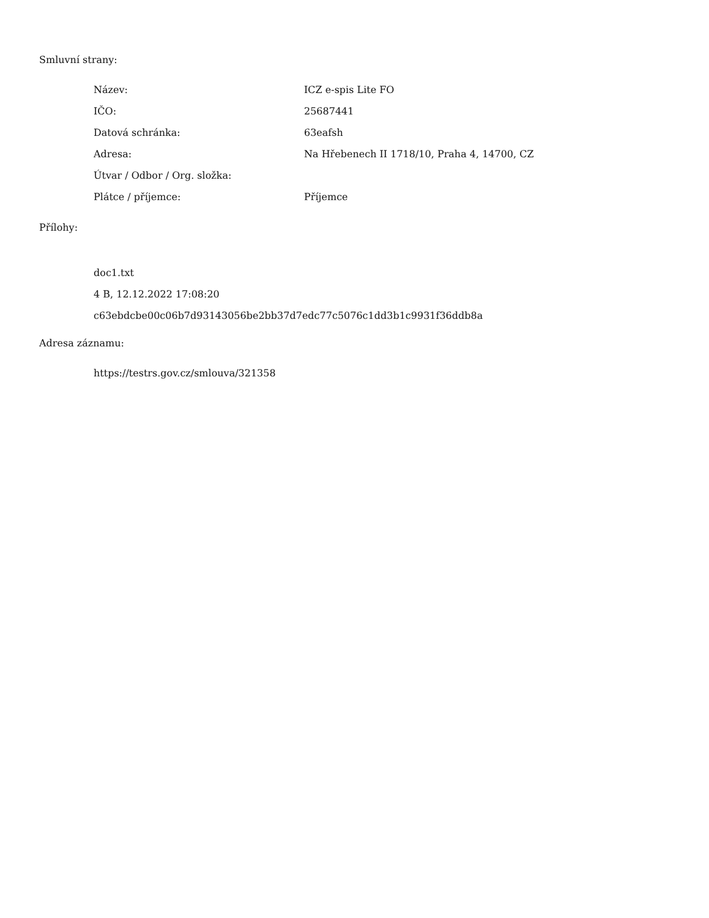Smluvní strany:
| Název: | ICZ e-spis Lite FO |
| IČO: | 25687441 |
| Datová schránka: | 63eafsh |
| Adresa: | Na Hřebenech II 1718/10, Praha 4, 14700, CZ |
| Útvar / Odbor / Org. složka: | |
| Plátce / příjemce: | Příjemce |
Přílohy:
doc1.txt
4 B, 12.12.2022 17:08:20
c63ebdcbe00c06b7d93143056be2bb37d7edc77c5076c1dd3b1c9931f36ddb8a
Adresa záznamu:
https://testrs.gov.cz/smlouva/321358